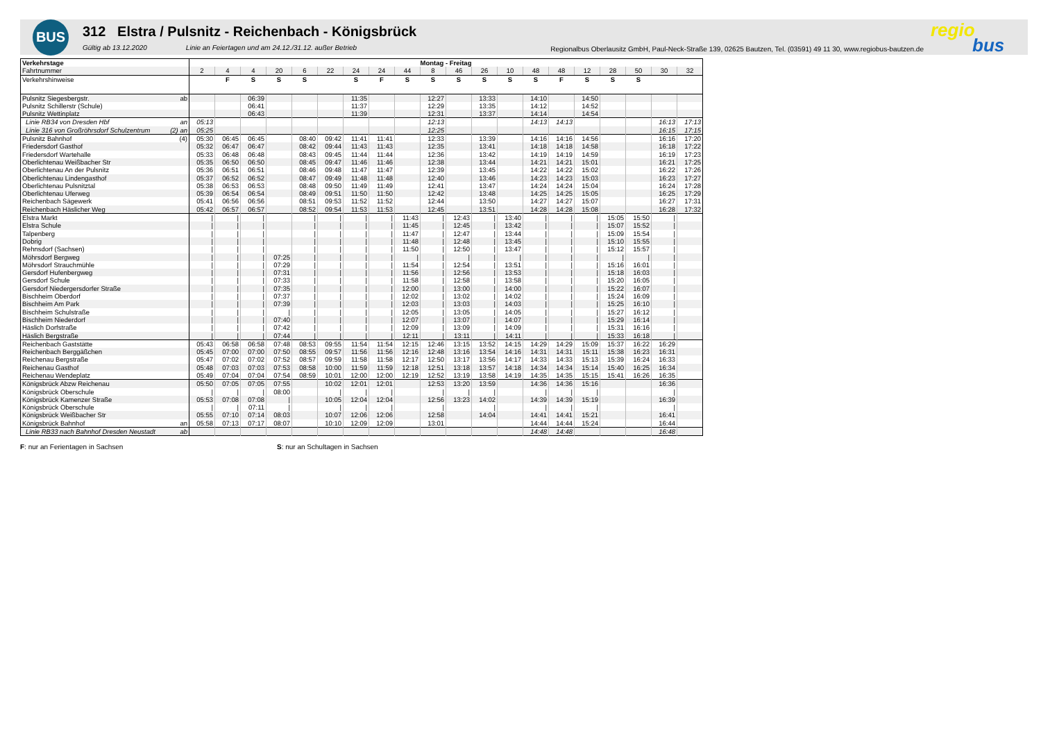BUS
312 Elstra / Pulsnitz - Reichenbach - Königsbrück
Gültig ab 13.12.2020 Linie an Feiertagen und am 24.12./31.12. außer Betrieb
Regionalbus Oberlausitz GmbH, Paul-Neck-Straße 139, 02625 Bautzen, Tel. (03591) 49 11 30, www.regiobus-bautzen.de
regio
bus
| Verkehrstage | | Montag - Freitag | | | | | | | | | | | | | | | | | | | |
| --- | --- | --- | --- | --- | --- | --- | --- | --- | --- | --- | --- | --- | --- | --- | --- | --- | --- | --- | --- | --- | --- |
| Fahrtnummer | | 2 | 4 | 4 | 20 | 6 | 22 | 24 | 24 | 44 | 8 | 46 | 26 | 10 | 48 | 48 | 12 | 28 | 50 | 30 | 32 |
| Verkehrshinweise | | | F | S | S | S | | S | F | S | S | S | S | S | S | F | S | S | S | | |
| Pulsnitz Siegesbergstr. | ab | | | 06:39 | | | | 11:35 | | | 12:27 | | 13:33 | | 14:10 | | 14:50 | | | | |
| Pulsnitz Schillerstr (Schule) | | | | 06:41 | | | | 11:37 | | | 12:29 | | 13:35 | | 14:12 | | 14:52 | | | | |
| Pulsnitz Wettinplatz | | | | 06:43 | | | | 11:39 | | | 12:31 | | 13:37 | | 14:14 | | 14:54 | | | | |
| Linie RB34 von Dresden Hbf | an | 05:13 | | | | | | | | | 12:13 | | | | 14:13 | 14:13 | | | | 16:13 | 17:13 |
| Linie 316 von Großröhrsdorf Schulzentrum | (2) an | 05:25 | | | | | | | | | 12:25 | | | | | | | | | 16:15 | 17:15 |
| Pulsnitz Bahnhof | (4) | 05:30 | 06:45 | 06:45 | | 08:40 | 09:42 | 11:41 | 11:41 | | 12:33 | | 13:39 | | 14:16 | 14:16 | 14:56 | | | 16:16 | 17:20 |
| Friedersdorf Gasthof | | 05:32 | 06:47 | 06:47 | | 08:42 | 09:44 | 11:43 | 11:43 | | 12:35 | | 13:41 | | 14:18 | 14:18 | 14:58 | | | 16:18 | 17:22 |
| Friedersdorf Wartehalle | | 05:33 | 06:48 | 06:48 | | 08:43 | 09:45 | 11:44 | 11:44 | | 12:36 | | 13:42 | | 14:19 | 14:19 | 14:59 | | | 16:19 | 17:23 |
| Oberlichtenau Weißbacher Str | | 05:35 | 06:50 | 06:50 | | 08:45 | 09:47 | 11:46 | 11:46 | | 12:38 | | 13:44 | | 14:21 | 14:21 | 15:01 | | | 16:21 | 17:25 |
| Oberlichtenau An der Pulsnitz | | 05:36 | 06:51 | 06:51 | | 08:46 | 09:48 | 11:47 | 11:47 | | 12:39 | | 13:45 | | 14:22 | 14:22 | 15:02 | | | 16:22 | 17:26 |
| Oberlichtenau Lindengasthof | | 05:37 | 06:52 | 06:52 | | 08:47 | 09:49 | 11:48 | 11:48 | | 12:40 | | 13:46 | | 14:23 | 14:23 | 15:03 | | | 16:23 | 17:27 |
| Oberlichtenau Pulsnitztal | | 05:38 | 06:53 | 06:53 | | 08:48 | 09:50 | 11:49 | 11:49 | | 12:41 | | 13:47 | | 14:24 | 14:24 | 15:04 | | | 16:24 | 17:28 |
| Oberlichtenau Uferweg | | 05:39 | 06:54 | 06:54 | | 08:49 | 09:51 | 11:50 | 11:50 | | 12:42 | | 13:48 | | 14:25 | 14:25 | 15:05 | | | 16:25 | 17:29 |
| Reichenbach Sägewerk | | 05:41 | 06:56 | 06:56 | | 08:51 | 09:53 | 11:52 | 11:52 | | 12:44 | | 13:50 | | 14:27 | 14:27 | 15:07 | | | 16:27 | 17:31 |
| Reichenbach Häslicher Weg | | 05:42 | 06:57 | 06:57 | | 08:52 | 09:54 | 11:53 | 11:53 | | 12:45 | | 13:51 | | 14:28 | 14:28 | 15:08 | | | 16:28 | 17:32 |
| Elstra Markt | | / | / | / | | / | / | / | / | 11:43 | / | 12:43 | / | 13:40 | / | / | / | 15:05 | 15:50 | / | |
| Elstra Schule | | / | / | / | | / | / | / | / | 11:45 | / | 12:45 | / | 13:42 | / | / | / | 15:07 | 15:52 | / | |
| Talpenberg | | / | / | / | | / | / | / | / | 11:47 | / | 12:47 | / | 13:44 | / | / | / | 15:09 | 15:54 | / | |
| Dobrig | | / | / | / | | / | / | / | / | 11:48 | / | 12:48 | / | 13:45 | / | / | / | 15:10 | 15:55 | / | |
| Rehnsdorf (Sachsen) | | / | / | / | | / | / | / | / | 11:50 | / | 12:50 | / | 13:47 | / | / | / | 15:12 | 15:57 | / | |
| Möhrsdorf Bergweg | | / | / | / | 07:25 | / | / | / | / | / | / | / | / | / | / | / | / | / | / | / | |
| Möhrsdorf Strauchmühle | | / | / | / | 07:29 | / | / | / | / | 11:54 | / | 12:54 | / | 13:51 | / | / | / | 15:16 | 16:01 | / | |
| Gersdorf Hufenbergweg | | / | / | / | 07:31 | / | / | / | / | 11:56 | / | 12:56 | / | 13:53 | / | / | / | 15:18 | 16:03 | / | |
| Gersdorf Schule | | / | / | / | 07:33 | / | / | / | / | 11:58 | / | 12:58 | / | 13:58 | / | / | / | 15:20 | 16:05 | / | |
| Gersdorf Niedergersdorfer Straße | | / | / | / | 07:35 | / | / | / | / | 12:00 | / | 13:00 | / | 14:00 | / | / | / | 15:22 | 16:07 | / | |
| Bischheim Oberdorf | | / | / | / | 07:37 | / | / | / | / | 12:02 | / | 13:02 | / | 14:02 | / | / | / | 15:24 | 16:09 | / | |
| Bischheim Am Park | | / | / | / | 07:39 | / | / | / | / | 12:03 | / | 13:03 | / | 14:03 | / | / | / | 15:25 | 16:10 | / | |
| Bischheim Schulstraße | | / | / | / | / | / | / | / | / | 12:05 | / | 13:05 | / | 14:05 | / | / | / | 15:27 | 16:12 | / | |
| Bischheim Niederdorf | | / | / | / | 07:40 | / | / | / | / | 12:07 | / | 13:07 | / | 14:07 | / | / | / | 15:29 | 16:14 | / | |
| Häslich Dorfstraße | | / | / | / | 07:42 | / | / | / | / | 12:09 | / | 13:09 | / | 14:09 | / | / | / | 15:31 | 16:16 | / | |
| Häslich Bergstraße | | / | / | / | 07:44 | / | / | / | / | 12:11 | / | 13:11 | / | 14:11 | / | / | / | 15:33 | 16:18 | / | |
| Reichenbach Gaststätte | | 05:43 | 06:58 | 06:58 | 07:48 | 08:53 | 09:55 | 11:54 | 11:54 | 12:15 | 12:46 | 13:15 | 13:52 | 14:15 | 14:29 | 14:29 | 15:09 | 15:37 | 16:22 | 16:29 | |
| Reichenbach Berggäßchen | | 05:45 | 07:00 | 07:00 | 07:50 | 08:55 | 09:57 | 11:56 | 11:56 | 12:16 | 12:48 | 13:16 | 13:54 | 14:16 | 14:31 | 14:31 | 15:11 | 15:38 | 16:23 | 16:31 | |
| Reichenau Bergstraße | | 05:47 | 07:02 | 07:02 | 07:52 | 08:57 | 09:59 | 11:58 | 11:58 | 12:17 | 12:50 | 13:17 | 13:56 | 14:17 | 14:33 | 14:33 | 15:13 | 15:39 | 16:24 | 16:33 | |
| Reichenau Gasthof | | 05:48 | 07:03 | 07:03 | 07:53 | 08:58 | 10:00 | 11:59 | 11:59 | 12:18 | 12:51 | 13:18 | 13:57 | 14:18 | 14:34 | 14:34 | 15:14 | 15:40 | 16:25 | 16:34 | |
| Reichenau Wendeplatz | | 05:49 | 07:04 | 07:04 | 07:54 | 08:59 | 10:01 | 12:00 | 12:00 | 12:19 | 12:52 | 13:19 | 13:58 | 14:19 | 14:35 | 14:35 | 15:15 | 15:41 | 16:26 | 16:35 | |
| Königsbrück Abzw Reichenau | | 05:50 | 07:05 | 07:05 | 07:55 | | 10:02 | 12:01 | 12:01 | | 12:53 | 13:20 | 13:59 | | 14:36 | 14:36 | 15:16 | | | 16:36 | |
| Königsbrück Oberschule | | / | / | / | 08:00 | | / | / | / | | / | / | / | | / | / | / | | | / | |
| Königsbrück Kamenzer Straße | | 05:53 | 07:08 | 07:08 | / | | 10:05 | 12:04 | 12:04 | | 12:56 | 13:23 | 14:02 | | 14:39 | 14:39 | 15:19 | | | 16:39 | |
| Königsbrück Oberschule | | / | / | 07:11 | / | | / | / | / | | / | | / | | / | / | / | | | / | |
| Königsbrück Weißbacher Str | | 05:55 | 07:10 | 07:14 | 08:03 | | 10:07 | 12:06 | 12:06 | | 12:58 | | 14:04 | | 14:41 | 14:41 | 15:21 | | | 16:41 | |
| Königsbrück Bahnhof | an | 05:58 | 07:13 | 07:17 | 08:07 | | 10:10 | 12:09 | 12:09 | | 13:01 | | | | 14:44 | 14:44 | 15:24 | | | 16:44 | |
| Linie RB33 nach Bahnhof Dresden Neustadt | ab | | | | | | | | | | | | | | 14:48 | 14:48 | | | | 16:48 | |
F: nur an Ferientagen in Sachsen S: nur an Schultagen in Sachsen